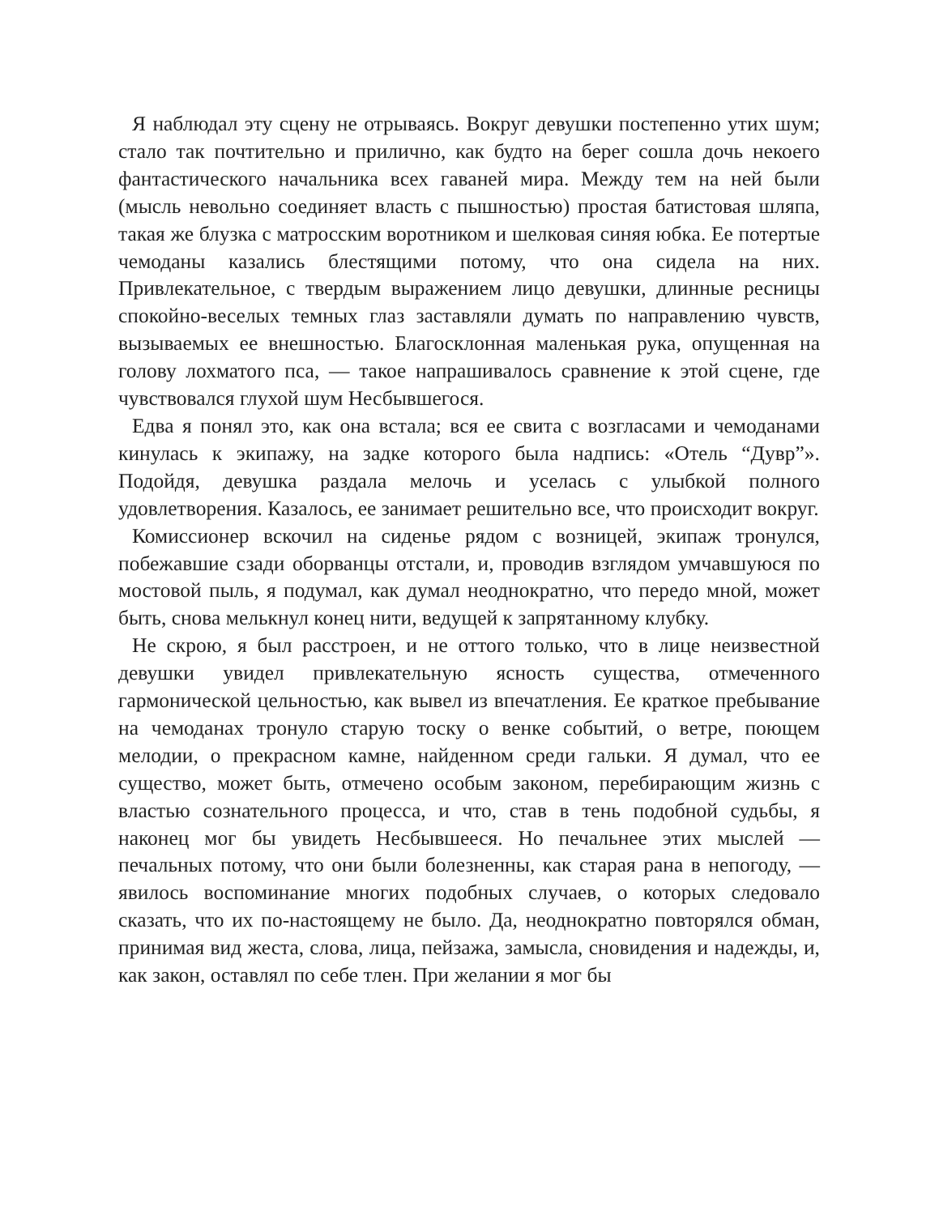Я наблюдал эту сцену не отрываясь. Вокруг девушки постепенно утих шум; стало так почтительно и прилично, как будто на берег сошла дочь некоего фантастического начальника всех гаваней мира. Между тем на ней были (мысль невольно соединяет власть с пышностью) простая батистовая шляпа, такая же блузка с матросским воротником и шелковая синяя юбка. Ее потертые чемоданы казались блестящими потому, что она сидела на них. Привлекательное, с твердым выражением лицо девушки, длинные ресницы спокойно-веселых темных глаз заставляли думать по направлению чувств, вызываемых ее внешностью. Благосклонная маленькая рука, опущенная на голову лохматого пса, — такое напрашивалось сравнение к этой сцене, где чувствовался глухой шум Несбывшегося.
Едва я понял это, как она встала; вся ее свита с возгласами и чемоданами кинулась к экипажу, на задке которого была надпись: «Отель “Дувр”». Подойдя, девушка раздала мелочь и уселась с улыбкой полного удовлетворения. Казалось, ее занимает решительно все, что происходит вокруг.
Комиссионер вскочил на сиденье рядом с возницей, экипаж тронулся, побежавшие сзади оборванцы отстали, и, проводив взглядом умчавшуюся по мостовой пыль, я подумал, как думал неоднократно, что передо мной, может быть, снова мелькнул конец нити, ведущей к запрятанному клубку.
Не скрою, я был расстроен, и не оттого только, что в лице неизвестной девушки увидел привлекательную ясность существа, отмеченного гармонической цельностью, как вывел из впечатления. Ее краткое пребывание на чемоданах тронуло старую тоску о венке событий, о ветре, поющем мелодии, о прекрасном камне, найденном среди гальки. Я думал, что ее существо, может быть, отмечено особым законом, перебирающим жизнь с властью сознательного процесса, и что, став в тень подобной судьбы, я наконец мог бы увидеть Несбывшееся. Но печальнее этих мыслей — печальных потому, что они были болезненны, как старая рана в непогоду, — явилось воспоминание многих подобных случаев, о которых следовало сказать, что их по-настоящему не было. Да, неоднократно повторялся обман, принимая вид жеста, слова, лица, пейзажа, замысла, сновидения и надежды, и, как закон, оставлял по себе тлен. При желании я мог бы